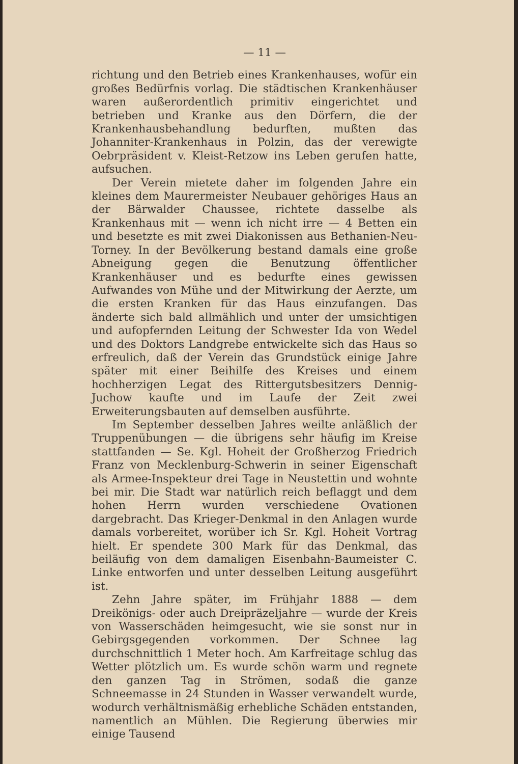— 11 —
richtung und den Betrieb eines Krankenhauses, wofür ein großes Bedürfnis vorlag. Die städtischen Krankenhäuser waren außerordentlich primitiv eingerichtet und betrieben und Kranke aus den Dörfern, die der Krankenhausbehandlung bedurften, mußten das Johanniter-Krankenhaus in Polzin, das der verewigte Oebrpräsident v. Kleist-Retzow ins Leben gerufen hatte, aufsuchen.
Der Verein mietete daher im folgenden Jahre ein kleines dem Maurermeister Neubauer gehöriges Haus an der Bärwalder Chaussee, richtete dasselbe als Krankenhaus mit — wenn ich nicht irre — 4 Betten ein und besetzte es mit zwei Diakonissen aus Bethanien-Neu-Torney. In der Bevölkerung bestand damals eine große Abneigung gegen die Benutzung öffentlicher Krankenhäuser und es bedurfte eines gewissen Aufwandes von Mühe und der Mitwirkung der Aerzte, um die ersten Kranken für das Haus einzufangen. Das änderte sich bald allmählich und unter der umsichtigen und aufopfernden Leitung der Schwester Ida von Wedel und des Doktors Landgrebe entwickelte sich das Haus so erfreulich, daß der Verein das Grundstück einige Jahre später mit einer Beihilfe des Kreises und einem hochherzigen Legat des Rittergutsbesitzers Dennig-Juchow kaufte und im Laufe der Zeit zwei Erweiterungsbauten auf demselben ausführte.
Im September desselben Jahres weilte anläßlich der Truppenübungen — die übrigens sehr häufig im Kreise stattfanden — Se. Kgl. Hoheit der Großherzog Friedrich Franz von Mecklenburg-Schwerin in seiner Eigenschaft als Armee-Inspekteur drei Tage in Neustettin und wohnte bei mir. Die Stadt war natürlich reich beflaggt und dem hohen Herrn wurden verschiedene Ovationen dargebracht. Das Krieger-Denkmal in den Anlagen wurde damals vorbereitet, worüber ich Sr. Kgl. Hoheit Vortrag hielt. Er spendete 300 Mark für das Denkmal, das beiläufig von dem damaligen Eisenbahn-Baumeister C. Linke entworfen und unter desselben Leitung ausgeführt ist.
Zehn Jahre später, im Frühjahr 1888 — dem Dreikönigs- oder auch Dreipräzeljahre — wurde der Kreis von Wasserschäden heimgesucht, wie sie sonst nur in Gebirgsgegenden vorkommen. Der Schnee lag durchschnittlich 1 Meter hoch. Am Karfreitage schlug das Wetter plötzlich um. Es wurde schön warm und regnete den ganzen Tag in Strömen, sodaß die ganze Schneemasse in 24 Stunden in Wasser verwandelt wurde, wodurch verhältnismäßig erhebliche Schäden entstanden, namentlich an Mühlen. Die Regierung überwies mir einige Tausend